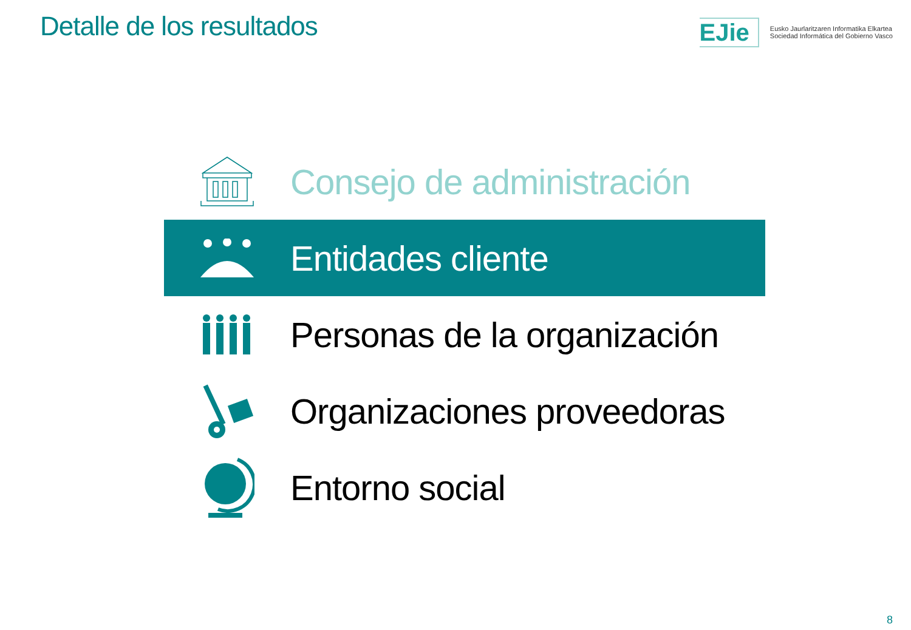Detalle de los resultados EJie
Eusko Jaurlaritzaren Informatika Elkartea
Sociedad Informática del Gobierno Vasco
Consejo de administración
Entidades cliente
Personas de la organización
Organizaciones proveedoras
Entorno social
8